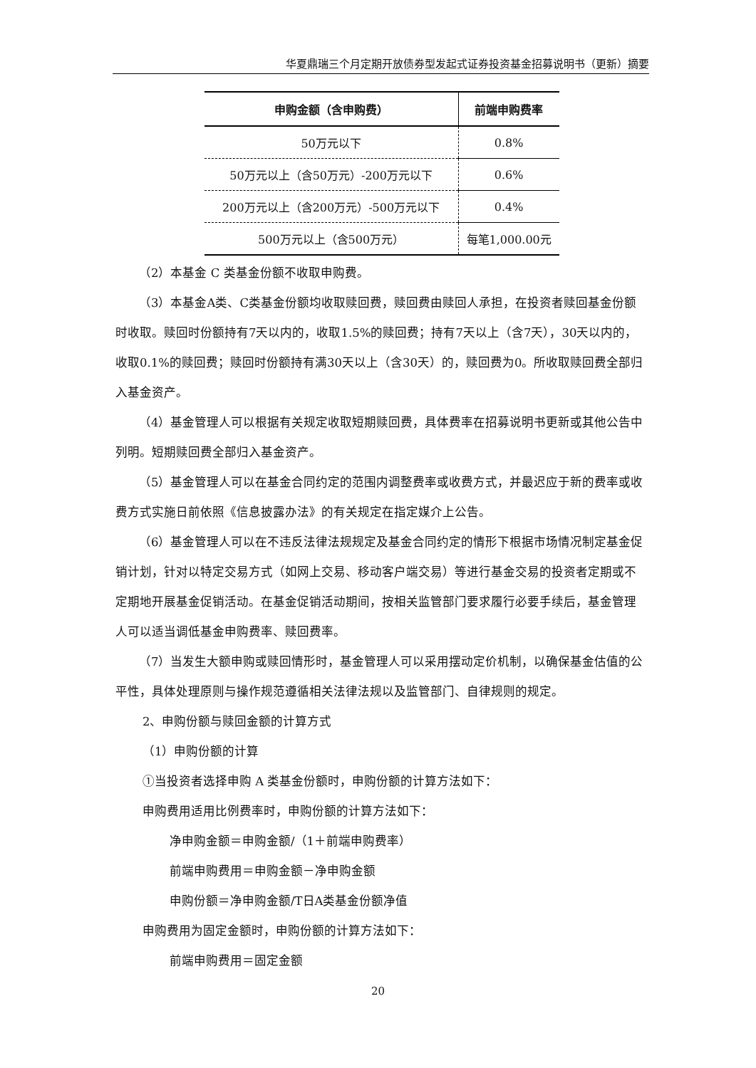华夏鼎瑞三个月定期开放债券型发起式证券投资基金招募说明书（更新）摘要
| 申购金额（含申购费） | 前端申购费率 |
| --- | --- |
| 50万元以下 | 0.8% |
| 50万元以上（含50万元）-200万元以下 | 0.6% |
| 200万元以上（含200万元）-500万元以下 | 0.4% |
| 500万元以上（含500万元） | 每笔1,000.00元 |
（2）本基金 C 类基金份额不收取申购费。
（3）本基金A类、C类基金份额均收取赎回费，赎回费由赎回人承担，在投资者赎回基金份额时收取。赎回时份额持有7天以内的，收取1.5%的赎回费；持有7天以上（含7天），30天以内的，收取0.1%的赎回费；赎回时份额持有满30天以上（含30天）的，赎回费为0。所收取赎回费全部归入基金资产。
（4）基金管理人可以根据有关规定收取短期赎回费，具体费率在招募说明书更新或其他公告中列明。短期赎回费全部归入基金资产。
（5）基金管理人可以在基金合同约定的范围内调整费率或收费方式，并最迟应于新的费率或收费方式实施日前依照《信息披露办法》的有关规定在指定媒介上公告。
（6）基金管理人可以在不违反法律法规规定及基金合同约定的情形下根据市场情况制定基金促销计划，针对以特定交易方式（如网上交易、移动客户端交易）等进行基金交易的投资者定期或不定期地开展基金促销活动。在基金促销活动期间，按相关监管部门要求履行必要手续后，基金管理人可以适当调低基金申购费率、赎回费率。
（7）当发生大额申购或赎回情形时，基金管理人可以采用摆动定价机制，以确保基金估值的公平性，具体处理原则与操作规范遵循相关法律法规以及监管部门、自律规则的规定。
2、申购份额与赎回金额的计算方式
（1）申购份额的计算
①当投资者选择申购 A 类基金份额时，申购份额的计算方法如下：
申购费用适用比例费率时，申购份额的计算方法如下：
净申购金额＝申购金额/（1＋前端申购费率）
前端申购费用＝申购金额－净申购金额
申购份额＝净申购金额/T日A类基金份额净值
申购费用为固定金额时，申购份额的计算方法如下：
前端申购费用＝固定金额
20